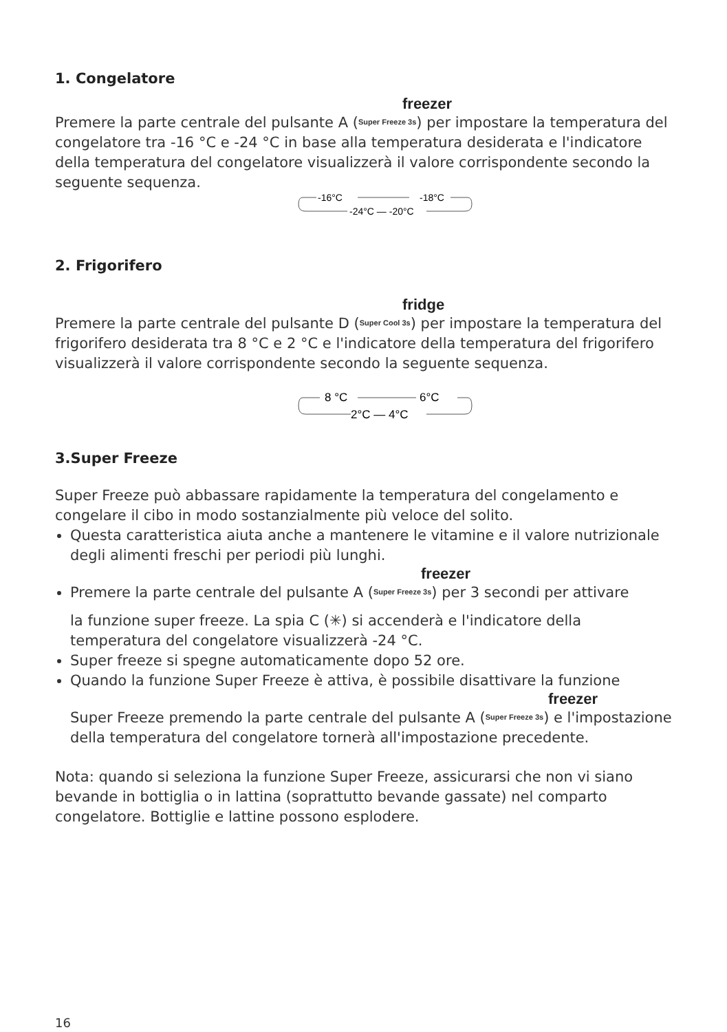1. Congelatore
freezer
Premere la parte centrale del pulsante A (Super Freeze 3s) per impostare la temperatura del congelatore tra -16 °C e -24 °C in base alla temperatura desiderata e l'indicatore della temperatura del congelatore visualizzerà il valore corrispondente secondo la seguente sequenza.
-16°C
-18°C
-24°C — -20°C
2. Frigorifero
fridge
Premere la parte centrale del pulsante D (Super Cool 3s) per impostare la temperatura del frigorifero desiderata tra 8 °C e 2 °C e l'indicatore della temperatura del frigorifero visualizzerà il valore corrispondente secondo la seguente sequenza.
8 °C
6°C
2°C — 4°C
3.Super Freeze
Super Freeze può abbassare rapidamente la temperatura del congelamento e congelare il cibo in modo sostanzialmente più veloce del solito.
Questa caratteristica aiuta anche a mantenere le vitamine e il valore nutrizionale degli alimenti freschi per periodi più lunghi.
freezer
Premere la parte centrale del pulsante A (Super Freeze 3s) per 3 secondi per attivare
la funzione super freeze. La spia C (✳) si accenderà e l'indicatore della temperatura del congelatore visualizzerà -24 °C.
Super freeze si spegne automaticamente dopo 52 ore.
Quando la funzione Super Freeze è attiva, è possibile disattivare la funzione
freezer
Super Freeze premendo la parte centrale del pulsante A (Super Freeze 3s) e l'impostazione della temperatura del congelatore tornerà all'impostazione precedente.
Nota: quando si seleziona la funzione Super Freeze, assicurarsi che non vi siano bevande in bottiglia o in lattina (soprattutto bevande gassate) nel comparto congelatore. Bottiglie e lattine possono esplodere.
16